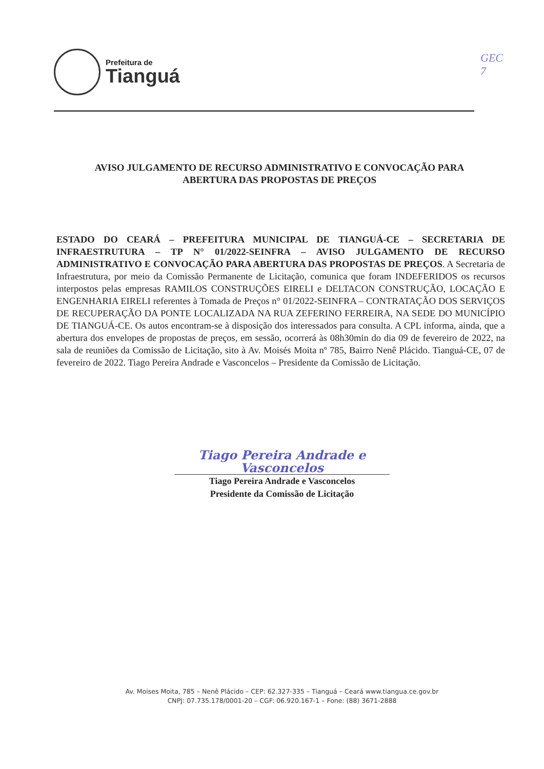Prefeitura de
Tianguá
GEC
7
AVISO JULGAMENTO DE RECURSO ADMINISTRATIVO E CONVOCAÇÃO PARA
ABERTURA DAS PROPOSTAS DE PREÇOS
ESTADO DO CEARÁ – PREFEITURA MUNICIPAL DE TIANGUÁ-CE – SECRETARIA DE INFRAESTRUTURA – TP N° 01/2022-SEINFRA – AVISO JULGAMENTO DE RECURSO ADMINISTRATIVO E CONVOCAÇÃO PARA ABERTURA DAS PROPOSTAS DE PREÇOS. A Secretaria de Infraestrutura, por meio da Comissão Permanente de Licitação, comunica que foram INDEFERIDOS os recursos interpostos pelas empresas RAMILOS CONSTRUÇÕES EIRELI e DELTACON CONSTRUÇÃO, LOCAÇÃO E ENGENHARIA EIRELI referentes à Tomada de Preços n° 01/2022-SEINFRA – CONTRATAÇÃO DOS SERVIÇOS DE RECUPERAÇÃO DA PONTE LOCALIZADA NA RUA ZEFERINO FERREIRA, NA SEDE DO MUNICÍPIO DE TIANGUÁ-CE. Os autos encontram-se à disposição dos interessados para consulta. A CPL informa, ainda, que a abertura dos envelopes de propostas de preços, em sessão, ocorrerá às 08h30min do dia 09 de fevereiro de 2022, na sala de reuniões da Comissão de Licitação, sito à Av. Moisés Moita nº 785, Bairro Nenê Plácido. Tianguá-CE, 07 de fevereiro de 2022. Tiago Pereira Andrade e Vasconcelos – Presidente da Comissão de Licitação.
Tiago Pereira Andrade e Vasconcelos
Tiago Pereira Andrade e Vasconcelos
Presidente da Comissão de Licitação
Av. Moises Moita, 785 – Nenê Plácido – CEP: 62.327-335 – Tianguá – Ceará www.tiangua.ce.gov.br
CNPJ: 07.735.178/0001-20 – CGF: 06.920.167-1 – Fone: (88) 3671-2888